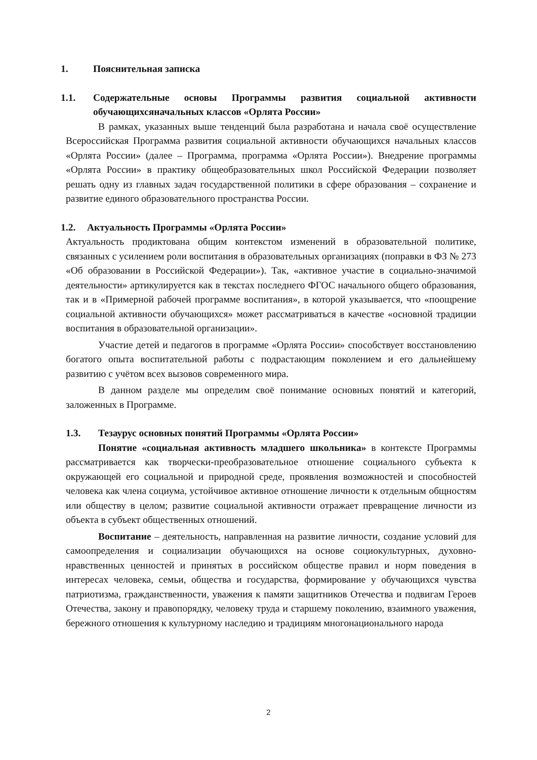1. Пояснительная записка
1.1. Содержательные основы Программы развития социальной активности обучающихсяначальных классов «Орлята России»
В рамках, указанных выше тенденций была разработана и начала своё осуществление Всероссийская Программа развития социальной активности обучающихся начальных классов «Орлята России» (далее – Программа, программа «Орлята России»). Внедрение программы «Орлята России» в практику общеобразовательных школ Российской Федерации позволяет решать одну из главных задач государственной политики в сфере образования – сохранение и развитие единого образовательного пространства России.
1.2. Актуальность Программы «Орлята России»
Актуальность продиктована общим контекстом изменений в образовательной политике, связанных с усилением роли воспитания в образовательных организациях (поправки в ФЗ № 273 «Об образовании в Российской Федерации»). Так, «активное участие в социально-значимой деятельности» артикулируется как в текстах последнего ФГОС начального общего образования, так и в «Примерной рабочей программе воспитания», в которой указывается, что «поощрение социальной активности обучающихся» может рассматриваться в качестве «основной традиции воспитания в образовательной организации».
Участие детей и педагогов в программе «Орлята России» способствует восстановлению богатого опыта воспитательной работы с подрастающим поколением и его дальнейшему развитию с учётом всех вызовов современного мира.
В данном разделе мы определим своё понимание основных понятий и категорий, заложенных в Программе.
1.3. Тезаурус основных понятий Программы «Орлята России»
Понятие «социальная активность младшего школьника» в контексте Программы рассматривается как творчески-преобразовательное отношение социального субъекта к окружающей его социальной и природной среде, проявления возможностей и способностей человека как члена социума, устойчивое активное отношение личности к отдельным общностям или обществу в целом; развитие социальной активности отражает превращение личности из объекта в субъект общественных отношений.
Воспитание – деятельность, направленная на развитие личности, создание условий для самоопределения и социализации обучающихся на основе социокультурных, духовно-нравственных ценностей и принятых в российском обществе правил и норм поведения в интересах человека, семьи, общества и государства, формирование у обучающихся чувства патриотизма, гражданственности, уважения к памяти защитников Отечества и подвигам Героев Отечества, закону и правопорядку, человеку труда и старшему поколению, взаимного уважения, бережного отношения к культурному наследию и традициям многонационального народа
2